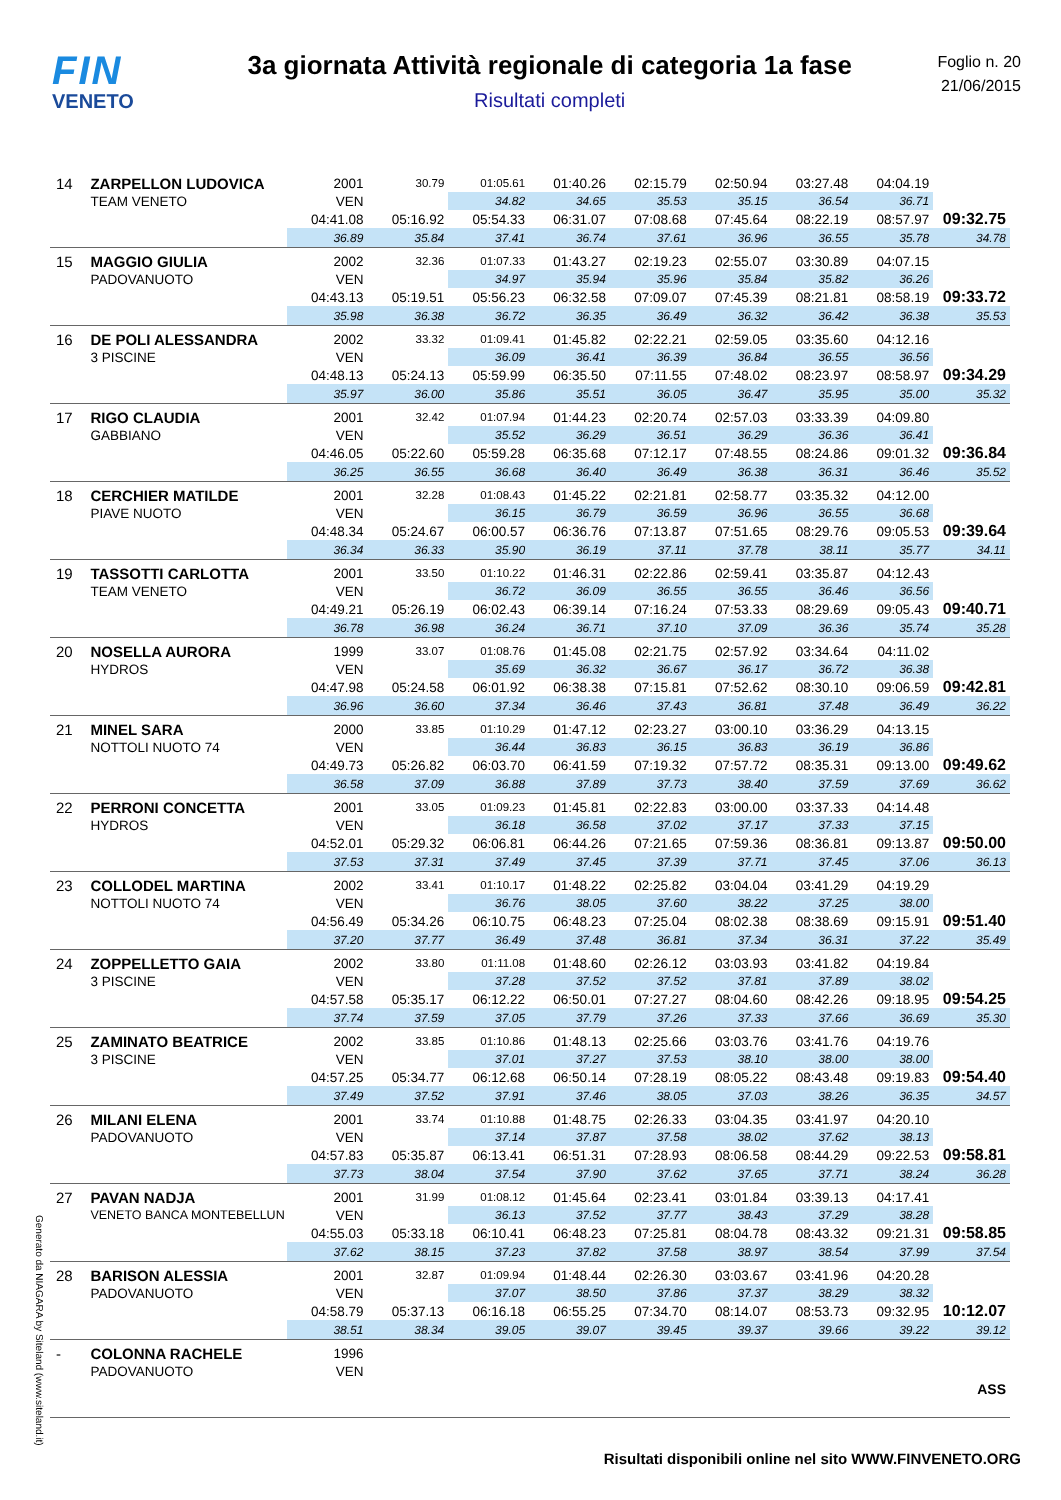FIN
VENETO
3a giornata Attività regionale di categoria 1a fase
Risultati completi
Foglio n. 20
21/06/2015
| 14 | ZARPELLON LUDOVICA | 2001 | 30.79 | 01:05.61 | 01:40.26 | 02:15.79 | 02:50.94 | 03:27.48 | 04:04.19 | |
| | TEAM VENETO | VEN | | 34.82 | 34.65 | 35.53 | 35.15 | 36.54 | 36.71 | |
| | | 04:41.08 | 05:16.92 | 05:54.33 | 06:31.07 | 07:08.68 | 07:45.64 | 08:22.19 | 08:57.97 | 09:32.75 |
| | | 36.89 | 35.84 | 37.41 | 36.74 | 37.61 | 36.96 | 36.55 | 35.78 | 34.78 |
| 15 | MAGGIO GIULIA | 2002 | 32.36 | 01:07.33 | 01:43.27 | 02:19.23 | 02:55.07 | 03:30.89 | 04:07.15 | |
| | PADOVANUOTO | VEN | | 34.97 | 35.94 | 35.96 | 35.84 | 35.82 | 36.26 | |
| | | 04:43.13 | 05:19.51 | 05:56.23 | 06:32.58 | 07:09.07 | 07:45.39 | 08:21.81 | 08:58.19 | 09:33.72 |
| | | 35.98 | 36.38 | 36.72 | 36.35 | 36.49 | 36.32 | 36.42 | 36.38 | 35.53 |
| 16 | DE POLI ALESSANDRA | 2002 | 33.32 | 01:09.41 | 01:45.82 | 02:22.21 | 02:59.05 | 03:35.60 | 04:12.16 | |
| | 3 PISCINE | VEN | | 36.09 | 36.41 | 36.39 | 36.84 | 36.55 | 36.56 | |
| | | 04:48.13 | 05:24.13 | 05:59.99 | 06:35.50 | 07:11.55 | 07:48.02 | 08:23.97 | 08:58.97 | 09:34.29 |
| | | 35.97 | 36.00 | 35.86 | 35.51 | 36.05 | 36.47 | 35.95 | 35.00 | 35.32 |
| 17 | RIGO CLAUDIA | 2001 | 32.42 | 01:07.94 | 01:44.23 | 02:20.74 | 02:57.03 | 03:33.39 | 04:09.80 | |
| | GABBIANO | VEN | | 35.52 | 36.29 | 36.51 | 36.29 | 36.36 | 36.41 | |
| | | 04:46.05 | 05:22.60 | 05:59.28 | 06:35.68 | 07:12.17 | 07:48.55 | 08:24.86 | 09:01.32 | 09:36.84 |
| | | 36.25 | 36.55 | 36.68 | 36.40 | 36.49 | 36.38 | 36.31 | 36.46 | 35.52 |
| 18 | CERCHIER MATILDE | 2001 | 32.28 | 01:08.43 | 01:45.22 | 02:21.81 | 02:58.77 | 03:35.32 | 04:12.00 | |
| | PIAVE NUOTO | VEN | | 36.15 | 36.79 | 36.59 | 36.96 | 36.55 | 36.68 | |
| | | 04:48.34 | 05:24.67 | 06:00.57 | 06:36.76 | 07:13.87 | 07:51.65 | 08:29.76 | 09:05.53 | 09:39.64 |
| | | 36.34 | 36.33 | 35.90 | 36.19 | 37.11 | 37.78 | 38.11 | 35.77 | 34.11 |
| 19 | TASSOTTI CARLOTTA | 2001 | 33.50 | 01:10.22 | 01:46.31 | 02:22.86 | 02:59.41 | 03:35.87 | 04:12.43 | |
| | TEAM VENETO | VEN | | 36.72 | 36.09 | 36.55 | 36.55 | 36.46 | 36.56 | |
| | | 04:49.21 | 05:26.19 | 06:02.43 | 06:39.14 | 07:16.24 | 07:53.33 | 08:29.69 | 09:05.43 | 09:40.71 |
| | | 36.78 | 36.98 | 36.24 | 36.71 | 37.10 | 37.09 | 36.36 | 35.74 | 35.28 |
| 20 | NOSELLA AURORA | 1999 | 33.07 | 01:08.76 | 01:45.08 | 02:21.75 | 02:57.92 | 03:34.64 | 04:11.02 | |
| | HYDROS | VEN | | 35.69 | 36.32 | 36.67 | 36.17 | 36.72 | 36.38 | |
| | | 04:47.98 | 05:24.58 | 06:01.92 | 06:38.38 | 07:15.81 | 07:52.62 | 08:30.10 | 09:06.59 | 09:42.81 |
| | | 36.96 | 36.60 | 37.34 | 36.46 | 37.43 | 36.81 | 37.48 | 36.49 | 36.22 |
| 21 | MINEL SARA | 2000 | 33.85 | 01:10.29 | 01:47.12 | 02:23.27 | 03:00.10 | 03:36.29 | 04:13.15 | |
| | NOTTOLI NUOTO 74 | VEN | | 36.44 | 36.83 | 36.15 | 36.83 | 36.19 | 36.86 | |
| | | 04:49.73 | 05:26.82 | 06:03.70 | 06:41.59 | 07:19.32 | 07:57.72 | 08:35.31 | 09:13.00 | 09:49.62 |
| | | 36.58 | 37.09 | 36.88 | 37.89 | 37.73 | 38.40 | 37.59 | 37.69 | 36.62 |
| 22 | PERRONI CONCETTA | 2001 | 33.05 | 01:09.23 | 01:45.81 | 02:22.83 | 03:00.00 | 03:37.33 | 04:14.48 | |
| | HYDROS | VEN | | 36.18 | 36.58 | 37.02 | 37.17 | 37.33 | 37.15 | |
| | | 04:52.01 | 05:29.32 | 06:06.81 | 06:44.26 | 07:21.65 | 07:59.36 | 08:36.81 | 09:13.87 | 09:50.00 |
| | | 37.53 | 37.31 | 37.49 | 37.45 | 37.39 | 37.71 | 37.45 | 37.06 | 36.13 |
| 23 | COLLODEL MARTINA | 2002 | 33.41 | 01:10.17 | 01:48.22 | 02:25.82 | 03:04.04 | 03:41.29 | 04:19.29 | |
| | NOTTOLI NUOTO 74 | VEN | | 36.76 | 38.05 | 37.60 | 38.22 | 37.25 | 38.00 | |
| | | 04:56.49 | 05:34.26 | 06:10.75 | 06:48.23 | 07:25.04 | 08:02.38 | 08:38.69 | 09:15.91 | 09:51.40 |
| | | 37.20 | 37.77 | 36.49 | 37.48 | 36.81 | 37.34 | 36.31 | 37.22 | 35.49 |
| 24 | ZOPPELLETTO GAIA | 2002 | 33.80 | 01:11.08 | 01:48.60 | 02:26.12 | 03:03.93 | 03:41.82 | 04:19.84 | |
| | 3 PISCINE | VEN | | 37.28 | 37.52 | 37.52 | 37.81 | 37.89 | 38.02 | |
| | | 04:57.58 | 05:35.17 | 06:12.22 | 06:50.01 | 07:27.27 | 08:04.60 | 08:42.26 | 09:18.95 | 09:54.25 |
| | | 37.74 | 37.59 | 37.05 | 37.79 | 37.26 | 37.33 | 37.66 | 36.69 | 35.30 |
| 25 | ZAMINATO BEATRICE | 2002 | 33.85 | 01:10.86 | 01:48.13 | 02:25.66 | 03:03.76 | 03:41.76 | 04:19.76 | |
| | 3 PISCINE | VEN | | 37.01 | 37.27 | 37.53 | 38.10 | 38.00 | 38.00 | |
| | | 04:57.25 | 05:34.77 | 06:12.68 | 06:50.14 | 07:28.19 | 08:05.22 | 08:43.48 | 09:19.83 | 09:54.40 |
| | | 37.49 | 37.52 | 37.91 | 37.46 | 38.05 | 37.03 | 38.26 | 36.35 | 34.57 |
| 26 | MILANI ELENA | 2001 | 33.74 | 01:10.88 | 01:48.75 | 02:26.33 | 03:04.35 | 03:41.97 | 04:20.10 | |
| | PADOVANUOTO | VEN | | 37.14 | 37.87 | 37.58 | 38.02 | 37.62 | 38.13 | |
| | | 04:57.83 | 05:35.87 | 06:13.41 | 06:51.31 | 07:28.93 | 08:06.58 | 08:44.29 | 09:22.53 | 09:58.81 |
| | | 37.73 | 38.04 | 37.54 | 37.90 | 37.62 | 37.65 | 37.71 | 38.24 | 36.28 |
| 27 | PAVAN NADJA | 2001 | 31.99 | 01:08.12 | 01:45.64 | 02:23.41 | 03:01.84 | 03:39.13 | 04:17.41 | |
| | VENETO BANCA MONTEBELLUN | VEN | | 36.13 | 37.52 | 37.77 | 38.43 | 37.29 | 38.28 | |
| | | 04:55.03 | 05:33.18 | 06:10.41 | 06:48.23 | 07:25.81 | 08:04.78 | 08:43.32 | 09:21.31 | 09:58.85 |
| | | 37.62 | 38.15 | 37.23 | 37.82 | 37.58 | 38.97 | 38.54 | 37.99 | 37.54 |
| 28 | BARISON ALESSIA | 2001 | 32.87 | 01:09.94 | 01:48.44 | 02:26.30 | 03:03.67 | 03:41.96 | 04:20.28 | |
| | PADOVANUOTO | VEN | | 37.07 | 38.50 | 37.86 | 37.37 | 38.29 | 38.32 | |
| | | 04:58.79 | 05:37.13 | 06:16.18 | 06:55.25 | 07:34.70 | 08:14.07 | 08:53.73 | 09:32.95 | 10:12.07 |
| | | 38.51 | 38.34 | 39.05 | 39.07 | 39.45 | 39.37 | 39.66 | 39.22 | 39.12 |
| - | COLONNA RACHELE | 1996 | | | | | | | | |
| | PADOVANUOTO | VEN | | | | | | | | |
| | | | | | | | | | | ASS |
Generato da NIAGARA by Siteland (www.siteland.it)
Risultati disponibili online nel sito WWW.FINVENETO.ORG